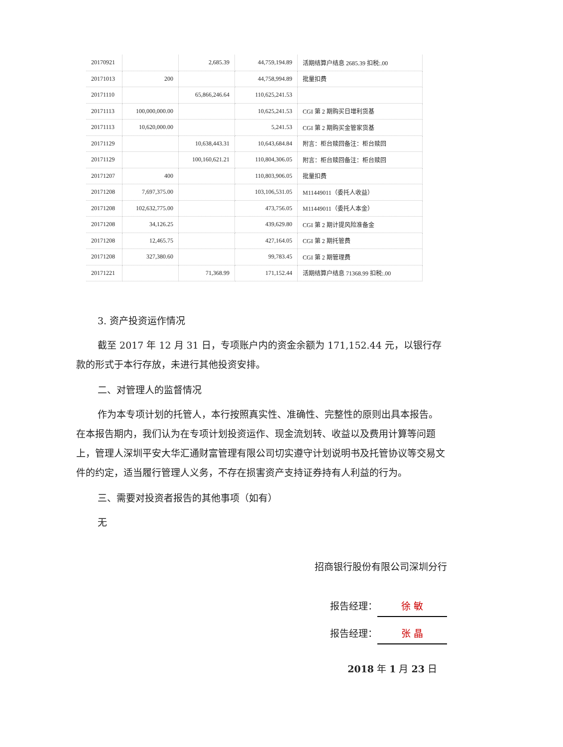| 20170921 | | 2,685.39 | 44,759,194.89 | 活期结算户结息 2685.39 扣税:.00 |
| 20171013 | 200 | | 44,758,994.89 | 批量扣费 |
| 20171110 | | 65,866,246.64 | 110,625,241.53 | |
| 20171113 | 100,000,000.00 | | 10,625,241.53 | CGI 第 2 期购买日增利货基 |
| 20171113 | 10,620,000.00 | | 5,241.53 | CGI 第 2 期购买金管家货基 |
| 20171129 | | 10,638,443.31 | 10,643,684.84 | 附言：柜台赎回备注：柜台赎回 |
| 20171129 | | 100,160,621.21 | 110,804,306.05 | 附言：柜台赎回备注：柜台赎回 |
| 20171207 | 400 | | 110,803,906.05 | 批量扣费 |
| 20171208 | 7,697,375.00 | | 103,106,531.05 | M11449011（委托人收益） |
| 20171208 | 102,632,775.00 | | 473,756.05 | M11449011（委托人本金） |
| 20171208 | 34,126.25 | | 439,629.80 | CGI 第 2 期计提风险准备金 |
| 20171208 | 12,465.75 | | 427,164.05 | CGI 第 2 期托管费 |
| 20171208 | 327,380.60 | | 99,783.45 | CGI 第 2 期管理费 |
| 20171221 | | 71,368.99 | 171,152.44 | 活期结算户结息 71368.99 扣税:.00 |
3. 资产投资运作情况
截至 2017 年 12 月 31 日，专项账户内的资金余额为 171,152.44 元，以银行存款的形式于本行存放，未进行其他投资安排。
二、对管理人的监督情况
作为本专项计划的托管人，本行按照真实性、准确性、完整性的原则出具本报告。在本报告期内，我们认为在专项计划投资运作、现金流划转、收益以及费用计算等问题上，管理人深圳平安大华汇通财富管理有限公司切实遵守计划说明书及托管协议等交易文件的约定，适当履行管理人义务，不存在损害资产支持证券持有人利益的行为。
三、需要对投资者报告的其他事项（如有）
无
招商银行股份有限公司深圳分行
报告经理： 徐 敏
报告经理： 张 晶
2018 年 1 月 23 日